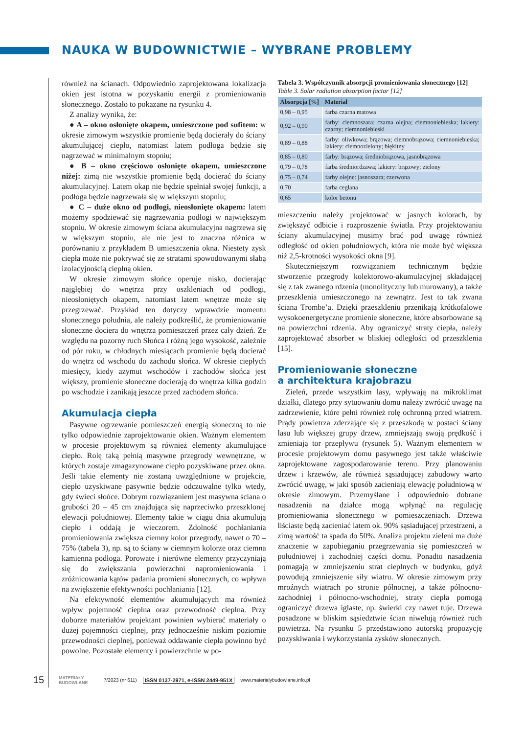NAUKA W BUDOWNICTWIE – WYBRANE PROBLEMY
również na ścianach. Odpowiednio zaprojektowana lokalizacja okien jest istotna w pozyskaniu energii z promieniowania słonecznego. Zostało to pokazane na rysunku 4.
Z analizy wynika, że:
● A – okno osłonięte okapem, umieszczone pod sufitem: w okresie zimowym wszystkie promienie będą docierały do ściany akumulującej ciepło, natomiast latem podłoga będzie się nagrzewać w minimalnym stopniu;
● B – okno częściowo osłonięte okapem, umieszczone niżej: zimą nie wszystkie promienie będą docierać do ściany akumulacyjnej. Latem okap nie będzie spełniał swojej funkcji, a podłoga będzie nagrzewała się w większym stopniu;
● C – duże okno od podłogi, nieosłonięte okapem: latem możemy spodziewać się nagrzewania podłogi w największym stopniu. W okresie zimowym ściana akumulacyjna nagrzewa się w większym stopniu, ale nie jest to znaczna różnica w porównaniu z przykładem B umieszczenia okna. Niestety zysk ciepła może nie pokrywać się ze stratami spowodowanymi słabą izolacyjnością cieplną okien.
W okresie zimowym słońce operuje nisko, docierając najgłębiej do wnętrza przy oszkleniach od podłogi, nieosłoniętych okapem, natomiast latem wnętrze może się przegrzewać. Przykład ten dotyczy wprawdzie momentu słonecznego południa, ale należy podkreślić, że promieniowanie słoneczne dociera do wnętrza pomieszczeń przez cały dzień. Ze względu na pozorny ruch Słońca i różną jego wysokość, zależnie od pór roku, w chłodnych miesiącach promienie będą docierać do wnętrz od wschodu do zachodu słońca. W okresie ciepłych miesięcy, kiedy azymut wschodów i zachodów słońca jest większy, promienie słoneczne docierają do wnętrza kilka godzin po wschodzie i zanikają jeszcze przed zachodem słońca.
Akumulacja ciepła
Pasywne ogrzewanie pomieszczeń energią słoneczną to nie tylko odpowiednie zaprojektowanie okien. Ważnym elementem w procesie projektowym są również elementy akumulujące ciepło. Rolę taką pełnią masywne przegrody wewnętrzne, w których zostaje zmagazynowane ciepło pozyskiwane przez okna. Jeśli takie elementy nie zostaną uwzględnione w projekcie, ciepło uzyskiwane pasywnie będzie odczuwalne tylko wtedy, gdy świeci słońce. Dobrym rozwiązaniem jest masywna ściana o grubości 20 – 45 cm znajdująca się naprzeciwko przeszklonej elewacji południowej. Elementy takie w ciągu dnia akumulują ciepło i oddają je wieczorem. Zdolność pochłaniania promieniowania zwiększa ciemny kolor przegrody, nawet o 70 – 75% (tabela 3), np. są to ściany w ciemnym kolorze oraz ciemna kamienna podłoga. Porowate i nierówne elementy przyczyniają się do zwiększania powierzchni napromieniowania i zróżnicowania kątów padania promieni słonecznych, co wpływa na zwiększenie efektywności pochłaniania [12].
Na efektywność elementów akumulujących ma również wpływ pojemność cieplna oraz przewodność cieplna. Przy doborze materiałów projektant powinien wybierać materiały o dużej pojemności cieplnej, przy jednocześnie niskim poziomie przewodności cieplnej, ponieważ oddawanie ciepła powinno być powolne. Pozostałe elementy i powierzchnie w po-
Tabela 3. Współczynnik absorpcji promieniowania słonecznego [12]
Table 3. Solar radiation absorption factor [12]
| Absorpcja [%] | Materiał |
| --- | --- |
| 0,98 – 0,95 | farba czarna matowa |
| 0,92 – 0,90 | farby: ciemnoszara; czarna olejna; ciemnoniebieska; lakiery: czarny; ciemnoniebieski |
| 0,89 – 0,88 | farby: oliwkowa; brązowa; ciemnobrązowa; ciemnoniebieska; lakiery: ciemnozielony; błękitny |
| 0,85 – 0,80 | farby: brązowa; średniobrązowa, jasnobrązowa |
| 0,79 – 0,78 | farba średniordzawa; lakiery: brązowy; zielony |
| 0,75 – 0,74 | farby olejne: jasnoszara; czerwona |
| 0,70 | farba ceglana |
| 0,65 | kolor betonu |
mieszczeniu należy projektować w jasnych kolorach, by zwiększyć odbicie i rozproszenie światła. Przy projektowaniu ściany akumulacyjnej musimy brać pod uwagę również odległość od okien południowych, która nie może być większa niż 2,5-krotności wysokości okna [9].
Skuteczniejszym rozwiązaniem technicznym będzie stworzenie przegrody kolektorowo-akumulacyjnej składającej się z tak zwanego rdzenia (monolityczny lub murowany), a także przeszklenia umieszczonego na zewnątrz. Jest to tak zwana ściana Trombe’a. Dzięki przeszkleniu przenikają krótkofalowe wysokoenergetyczne promienie słoneczne, które absorbowane są na powierzchni rdzenia. Aby ograniczyć straty ciepła, należy zaprojektować absorber w bliskiej odległości od przeszklenia [15].
Promieniowanie słoneczne
a architektura krajobrazu
Zieleń, przede wszystkim lasy, wpływają na mikroklimat działki, dlatego przy sytuowaniu domu należy zwrócić uwagę na zadrzewienie, które pełni również rolę ochronną przed wiatrem. Prądy powietrza zderzające się z przeszkodą w postaci ściany lasu lub większej grupy drzew, zmniejszają swoją prędkość i zmieniają tor przepływu (rysunek 5). Ważnym elementem w procesie projektowym domu pasywnego jest także właściwie zaprojektowane zagospodarowanie terenu. Przy planowaniu drzew i krzewów, ale również sąsiadującej zabudowy warto zwrócić uwagę, w jaki sposób zacieniają elewację południową w okresie zimowym. Przemyślane i odpowiednio dobrane nasadzenia na działce mogą wpłynąć na regulację promieniowania słonecznego w pomieszczeniach. Drzewa liściaste będą zacieniać latem ok. 90% sąsiadującej przestrzeni, a zimą wartość ta spada do 50%. Analiza projektu zieleni ma duże znaczenie w zapobieganiu przegrzewania się pomieszczeń w południowej i zachodniej części domu. Ponadto nasadzenia pomagają w zmniejszeniu strat cieplnych w budynku, gdyż powodują zmniejszenie siły wiatru. W okresie zimowym przy mroźnych wiatrach po stronie północnej, a także północno-zachodniej i północno-wschodniej, straty ciepła pomogą ograniczyć drzewa iglaste, np. świerki czy nawet tuje. Drzewa posadzone w bliskim sąsiedztwie ścian niwelują również ruch powietrza. Na rysunku 5 przedstawiono autorską propozycję pozyskiwania i wykorzystania zysków słonecznych.
15 MATERIAŁY BUDOWLANE 7/2023 (nr 611) ISSN 0137-2971, e-ISSN 2449-951X www.materialybudowlane.info.pl